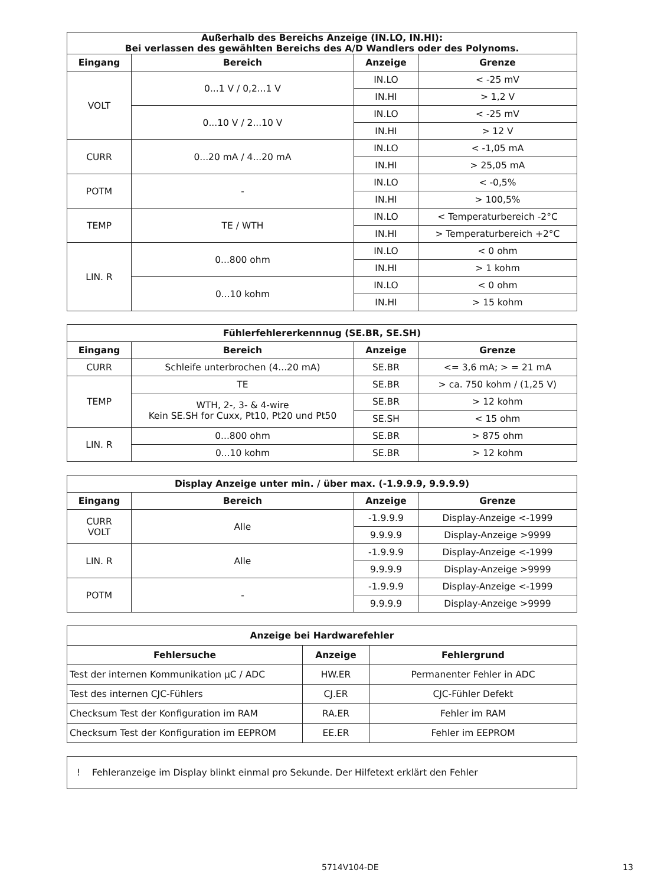| Außerhalb des Bereichs Anzeige (IN.LO, IN.HI): Bei verlassen des gewählten Bereichs des A/D Wandlers oder des Polynoms. | | | |
| --- | --- | --- | --- |
| Eingang | Bereich | Anzeige | Grenze |
| VOLT | 0...1 V / 0,2...1 V | IN.LO | < -25 mV |
| | | IN.HI | > 1,2 V |
| | 0...10 V / 2...10 V | IN.LO | < -25 mV |
| | | IN.HI | > 12 V |
| CURR | 0...20 mA / 4...20 mA | IN.LO | < -1,05 mA |
| | | IN.HI | > 25,05 mA |
| POTM | - | IN.LO | < -0,5% |
| | | IN.HI | > 100,5% |
| TEMP | TE / WTH | IN.LO | < Temperaturbereich -2°C |
| | | IN.HI | > Temperaturbereich +2°C |
| LIN. R | 0...800 ohm | IN.LO | < 0 ohm |
| | | IN.HI | > 1 kohm |
| | 0...10 kohm | IN.LO | < 0 ohm |
| | | IN.HI | > 15 kohm |
| Fühlerfehlererkennnug (SE.BR, SE.SH) | | | |
| --- | --- | --- | --- |
| Eingang | Bereich | Anzeige | Grenze |
| CURR | Schleife unterbrochen (4...20 mA) | SE.BR | <= 3,6 mA; > = 21 mA |
| TEMP | TE | SE.BR | > ca. 750 kohm / (1,25 V) |
| | WTH, 2-, 3- & 4-wire Kein SE.SH for Cuxx, Pt10, Pt20 und Pt50 | SE.BR | > 12 kohm |
| | | SE.SH | < 15 ohm |
| LIN. R | 0...800 ohm | SE.BR | > 875 ohm |
| | 0...10 kohm | SE.BR | > 12 kohm |
| Display Anzeige unter min. / über max. (-1.9.9.9, 9.9.9.9) | | | |
| --- | --- | --- | --- |
| Eingang | Bereich | Anzeige | Grenze |
| CURR VOLT | Alle | -1.9.9.9 | Display-Anzeige <-1999 |
| | | 9.9.9.9 | Display-Anzeige >9999 |
| LIN. R | Alle | -1.9.9.9 | Display-Anzeige <-1999 |
| | | 9.9.9.9 | Display-Anzeige >9999 |
| POTM | - | -1.9.9.9 | Display-Anzeige <-1999 |
| | | 9.9.9.9 | Display-Anzeige >9999 |
| Anzeige bei Hardwarefehler | | |
| --- | --- | --- |
| Fehlersuche | Anzeige | Fehlergrund |
| Test der internen Kommunikation µC / ADC | HW.ER | Permanenter Fehler in ADC |
| Test des internen CJC-Fühlers | CJ.ER | CJC-Fühler Defekt |
| Checksum Test der Konfiguration im RAM | RA.ER | Fehler im RAM |
| Checksum Test der Konfiguration im EEPROM | EE.ER | Fehler im EEPROM |
! Fehleranzeige im Display blinkt einmal pro Sekunde. Der Hilfetext erklärt den Fehler
5714V104-DE 13